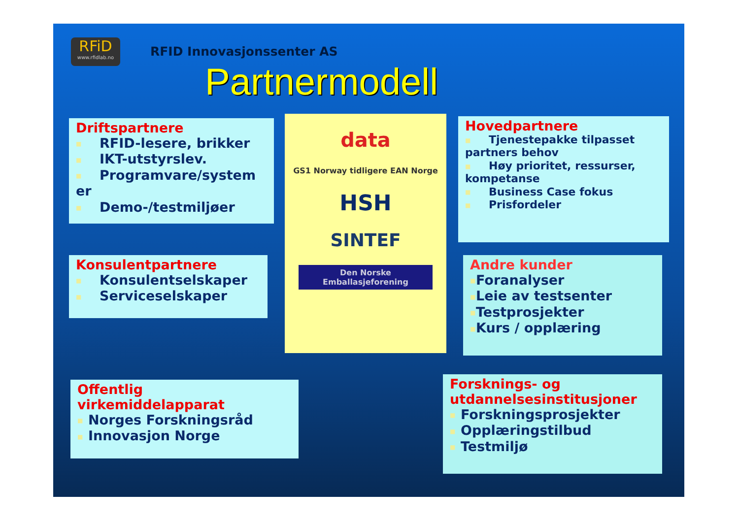RFiD
www.rfidlab.no
RFID Innovasjonssenter AS
Partnermodell
Driftspartnere
■ RFID-lesere, brikker
■ IKT-utstyrslev.
■ Programvare/system er
■ Demo-/testmiljøer
Konsulentpartnere
■ Konsulentselskaper
■ Serviceselskaper
Offentlig virkemiddelapparat
■ Norges Forskningsråd
■ Innovasjon Norge
data
GS1 Norway tidligere EAN Norge
HSH
SINTEF
Den Norske Emballasjeforening
Hovedpartnere
■ Tjenestepakke tilpasset partners behov
■ Høy prioritet, ressurser, kompetanse
■ Business Case fokus
■ Prisfordeler
Andre kunder
■ Foranalyser
■ Leie av testsenter
■ Testprosjekter
■ Kurs / opplæring
Forsknings- og utdannelsesinstitusjoner
■ Forskningsprosjekter
■ Opplæringstilbud
■ Testmiljø